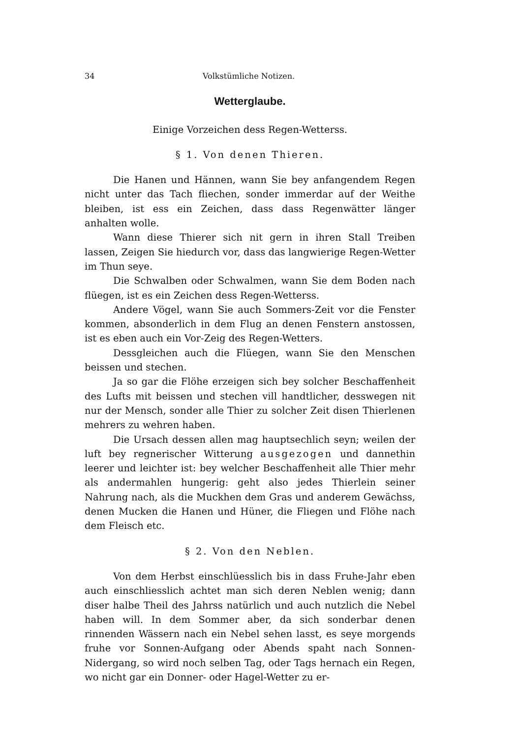34 Volkstümliche Notizen.
Wetterglaube.
Einige Vorzeichen dess Regen-Wetterss.
§ 1. Von denen Thieren.
Die Hanen und Hännen, wann Sie bey anfangendem Regen nicht unter das Tach fliechen, sonder immerdar auf der Weithe bleiben, ist ess ein Zeichen, dass dass Regenwätter länger anhalten wolle.
Wann diese Thierer sich nit gern in ihren Stall Treiben lassen, Zeigen Sie hiedurch vor, dass das langwierige Regen-Wetter im Thun seye.
Die Schwalben oder Schwalmen, wann Sie dem Boden nach flüegen, ist es ein Zeichen dess Regen-Wetterss.
Andere Vögel, wann Sie auch Sommers-Zeit vor die Fenster kommen, absonderlich in dem Flug an denen Fenstern anstossen, ist es eben auch ein Vor-Zeig des Regen-Wetters.
Dessgleichen auch die Flüegen, wann Sie den Menschen beissen und stechen.
Ja so gar die Flöhe erzeigen sich bey solcher Beschaffenheit des Lufts mit beissen und stechen vill handtlicher, desswegen nit nur der Mensch, sonder alle Thier zu solcher Zeit disen Thierlenen mehrers zu wehren haben.
Die Ursach dessen allen mag hauptsechlich seyn; weilen der luft bey regnerischer Witterung ausgezogen und dannethin leerer und leichter ist: bey welcher Beschaffenheit alle Thier mehr als andermahlen hungerig: geht also jedes Thierlein seiner Nahrung nach, als die Muckhen dem Gras und anderem Gewächss, denen Mucken die Hanen und Hüner, die Fliegen und Flöhe nach dem Fleisch etc.
§ 2. Von den Neblen.
Von dem Herbst einschlüesslich bis in dass Fruhe-Jahr eben auch einschliesslich achtet man sich deren Neblen wenig; dann diser halbe Theil des Jahrss natürlich und auch nutzlich die Nebel haben will. In dem Sommer aber, da sich sonderbar denen rinnenden Wässern nach ein Nebel sehen lasst, es seye morgends fruhe vor Sonnen-Aufgang oder Abends spaht nach Sonnen-Nidergang, so wird noch selben Tag, oder Tags hernach ein Regen, wo nicht gar ein Donner- oder Hagel-Wetter zu er-